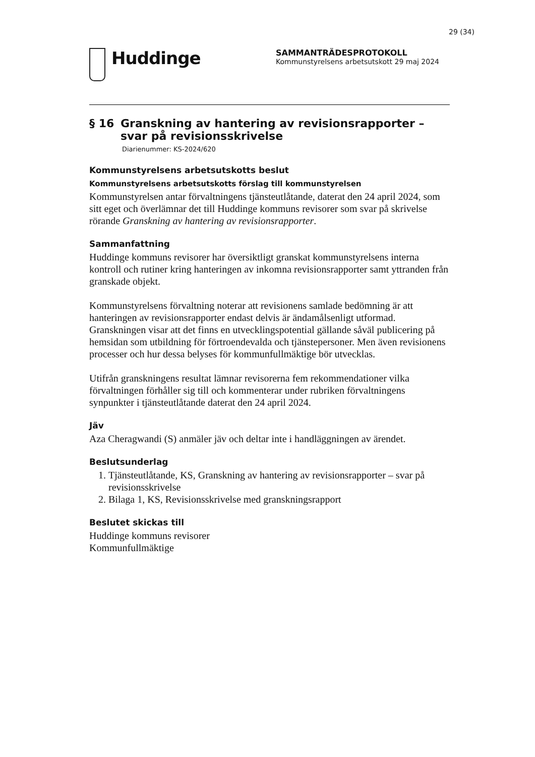29 (34)
Huddinge
SAMMANTRÄDESPROTOKOLL
Kommunstyrelsens arbetsutskott 29 maj 2024
§ 16 Granskning av hantering av revisionsrapporter – svar på revisionsskrivelse
Diarienummer: KS-2024/620
Kommunstyrelsens arbetsutskotts beslut
Kommunstyrelsens arbetsutskotts förslag till kommunstyrelsen
Kommunstyrelsen antar förvaltningens tjänsteutlåtande, daterat den 24 april 2024, som sitt eget och överlämnar det till Huddinge kommuns revisorer som svar på skrivelse rörande Granskning av hantering av revisionsrapporter.
Sammanfattning
Huddinge kommuns revisorer har översiktligt granskat kommunstyrelsens interna kontroll och rutiner kring hanteringen av inkomna revisionsrapporter samt yttranden från granskade objekt.
Kommunstyrelsens förvaltning noterar att revisionens samlade bedömning är att hanteringen av revisionsrapporter endast delvis är ändamålsenligt utformad. Granskningen visar att det finns en utvecklingspotential gällande såväl publicering på hemsidan som utbildning för förtroendevalda och tjänstepersoner. Men även revisionens processer och hur dessa belyses för kommunfullmäktige bör utvecklas.
Utifrån granskningens resultat lämnar revisorerna fem rekommendationer vilka förvaltningen förhåller sig till och kommenterar under rubriken förvaltningens synpunkter i tjänsteutlåtande daterat den 24 april 2024.
Jäv
Aza Cheragwandi (S) anmäler jäv och deltar inte i handläggningen av ärendet.
Beslutsunderlag
1. Tjänsteutlåtande, KS, Granskning av hantering av revisionsrapporter – svar på revisionsskrivelse
2. Bilaga 1, KS, Revisionsskrivelse med granskningsrapport
Beslutet skickas till
Huddinge kommuns revisorer
Kommunfullmäktige